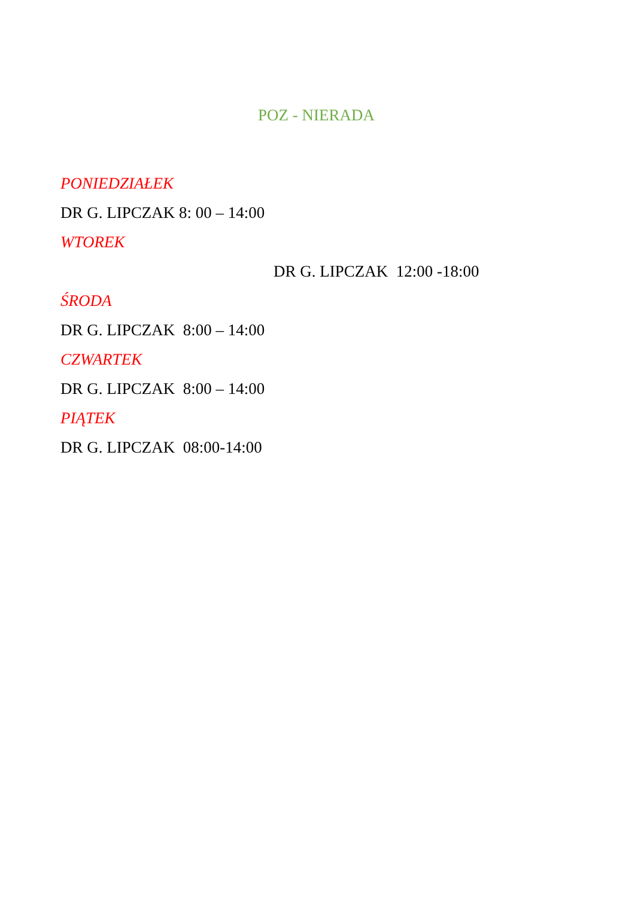POZ - NIERADA
PONIEDZIAŁEK
DR G. LIPCZAK 8: 00 – 14:00
WTOREK
DR G. LIPCZAK 12:00 -18:00
ŚRODA
DR G. LIPCZAK 8:00 – 14:00
CZWARTEK
DR G. LIPCZAK 8:00 – 14:00
PIĄTEK
DR G. LIPCZAK 08:00-14:00